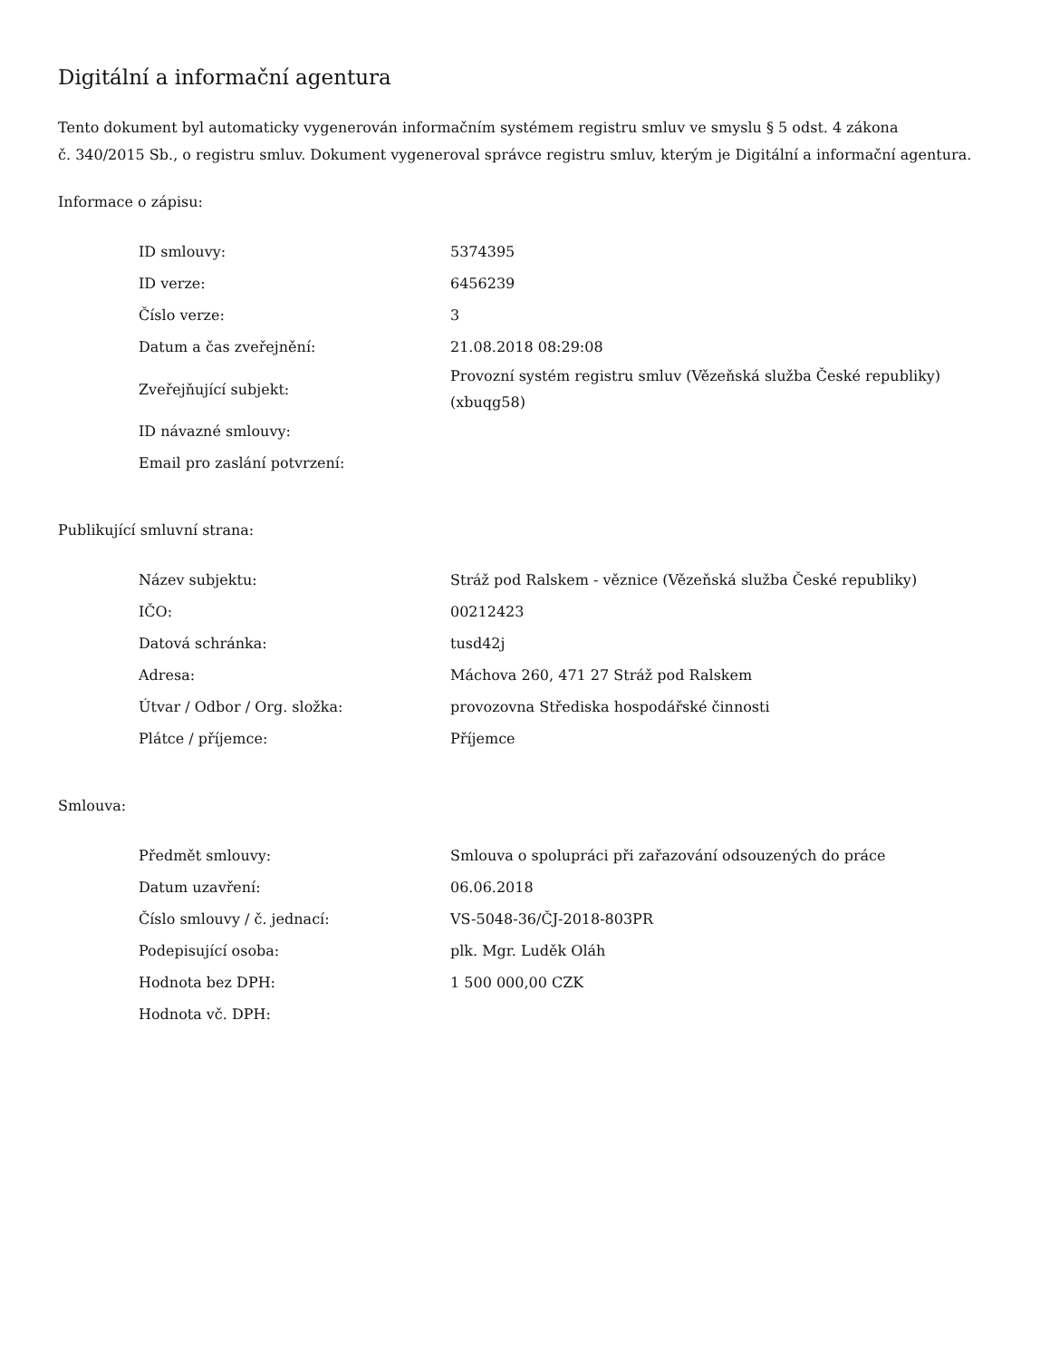Digitální a informační agentura
Tento dokument byl automaticky vygenerován informačním systémem registru smluv ve smyslu § 5 odst. 4 zákona
č. 340/2015 Sb., o registru smluv. Dokument vygeneroval správce registru smluv, kterým je Digitální a informační agentura.
Informace o zápisu:
| ID smlouvy: | 5374395 |
| ID verze: | 6456239 |
| Číslo verze: | 3 |
| Datum a čas zveřejnění: | 21.08.2018 08:29:08 |
| Zveřejňující subjekt: | Provozní systém registru smluv (Vězeňská služba České republiky) (xbuqg58) |
| ID návazné smlouvy: | |
| Email pro zaslání potvrzení: | |
Publikující smluvní strana:
| Název subjektu: | Stráž pod Ralskem - věznice (Vězeňská služba České republiky) |
| IČO: | 00212423 |
| Datová schránka: | tusd42j |
| Adresa: | Máchova 260, 471 27 Stráž pod Ralskem |
| Útvar / Odbor / Org. složka: | provozovna Střediska hospodářské činnosti |
| Plátce / příjemce: | Příjemce |
Smlouva:
| Předmět smlouvy: | Smlouva o spolupráci při zařazování odsouzených do práce |
| Datum uzavření: | 06.06.2018 |
| Číslo smlouvy / č. jednací: | VS-5048-36/ČJ-2018-803PR |
| Podepisující osoba: | plk. Mgr. Luděk Oláh |
| Hodnota bez DPH: | 1 500 000,00 CZK |
| Hodnota vč. DPH: | |